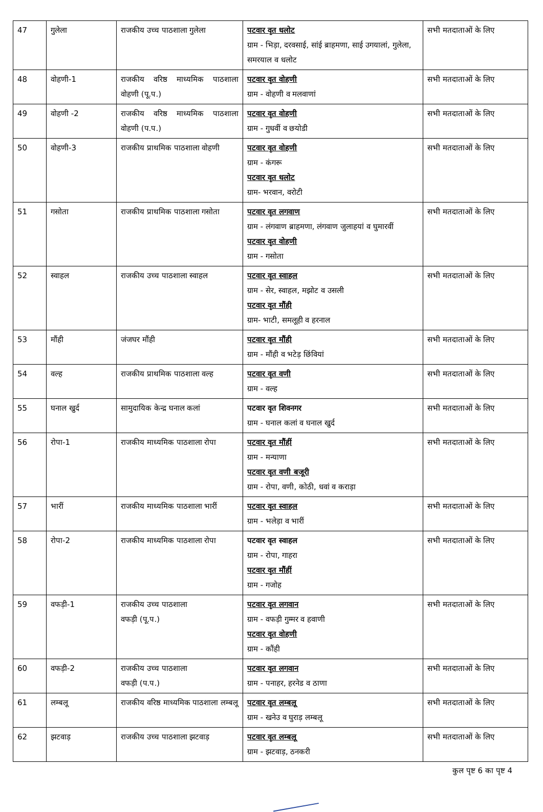| 47 | गुलेला | राजकीय उच्च पाठशाला गुलेला | पटवार वृत धलोट ग्राम - भिड़ा, दरवसाई, सांई ब्राहमणा, साई उगयालां, गुलेला, समरयाल व धलोट | सभी मतदाताओं के लिए |
| 48 | वोहणी-1 | राजकीय वरिष्ठ माध्यमिक पाठशाला वोहणी (पू.प.) | पटवार वृत वोहणी ग्राम - वोहणी व मलवाणां | सभी मतदाताओं के लिए |
| 49 | वोहणी -2 | राजकीय वरिष्ठ माध्यमिक पाठशाला वोहणी (प.प.) | पटवार वृत वोहणी ग्राम - गुधवीं व छयोडी | सभी मतदाताओं के लिए |
| 50 | वोहणी-3 | राजकीय प्राथमिक पाठशाला वोहणी | पटवार वृत वोहणी ग्राम - कंगरू पटवार वृत धलोट ग्राम- भरवान, वरोटी | सभी मतदाताओं के लिए |
| 51 | गसोता | राजकीय प्राथमिक पाठशाला गसोता | पटवार वृत लगवाण ग्राम - लंगवाण ब्राहमणा, लंगवाण जुलाहयां व घुमारवीं पटवार वृत वोहणी ग्राम - गसोता | सभी मतदाताओं के लिए |
| 52 | स्वाहल | राजकीय उच्च पाठशाला स्वाहल | पटवार वृत स्वाहल ग्राम - सेर, स्वाहल, मझोट व उसली पटवार वृत मौंही ग्राम- भाटी, समलूही व हरनाल | सभी मतदाताओं के लिए |
| 53 | मौंही | जंजघर मौंही | पटवार वृत मौंही ग्राम - मौंही व भटेड़ छिंवियां | सभी मतदाताओं के लिए |
| 54 | वल्ह | राजकीय प्राथमिक पाठशाला वल्ह | पटवार वृत वणी ग्राम - वल्ह | सभी मतदाताओं के लिए |
| 55 | घनाल खुर्द | सामुदायिक केन्द्र घनाल कलां | पटवार वृत शिवनगर ग्राम - घनाल कलां व घनाल खुर्द | सभी मतदाताओं के लिए |
| 56 | रोपा-1 | राजकीय माध्यमिक पाठशाला रोपा | पटवार वृत मौंहीं ग्राम - मन्याणा पटवार वृत वणी बजूरी ग्राम - रोपा, वणी, कोठी, धवां व कराड़ा | सभी मतदाताओं के लिए |
| 57 | भारीं | राजकीय माध्यमिक पाठशाला भारीं | पटवार वृत स्वाहल ग्राम - भलेड़ा व भारीं | सभी मतदाताओं के लिए |
| 58 | रोपा-2 | राजकीय माध्यमिक पाठशाला रोपा | पटवार वृत स्वाहल ग्राम - रोपा, गाहरा पटवार वृत मौंहीं ग्राम - गजोह | सभी मतदाताओं के लिए |
| 59 | वफड़ी-1 | राजकीय उच्च पाठशाला वफड़ी (पू.प.) | पटवार वृत लगवान ग्राम - वफड़ी गुम्मर व हवाणी पटवार वृत वोहणी ग्राम - कौंही | सभी मतदाताओं के लिए |
| 60 | वफड़ी-2 | राजकीय उच्च पाठशाला वफड़ी (प.प.) | पटवार वृत लगवान ग्राम - पनाहर, हरनेड व ठाणा | सभी मतदाताओं के लिए |
| 61 | लम्बलू | राजकीय वरिष्ठ माध्यमिक पाठशाला लम्बलू | पटवार वृत लम्बलू ग्राम - खनेउ व घुराड़ लम्बलू | सभी मतदाताओं के लिए |
| 62 | झटवाड़ | राजकीय उच्च पाठशाला झटवाड़ | पटवार वृत लम्बलू ग्राम - झटवाड़, ठनकरी | सभी मतदाताओं के लिए |
कुल पृष्ट 6 का पृष्ट 4